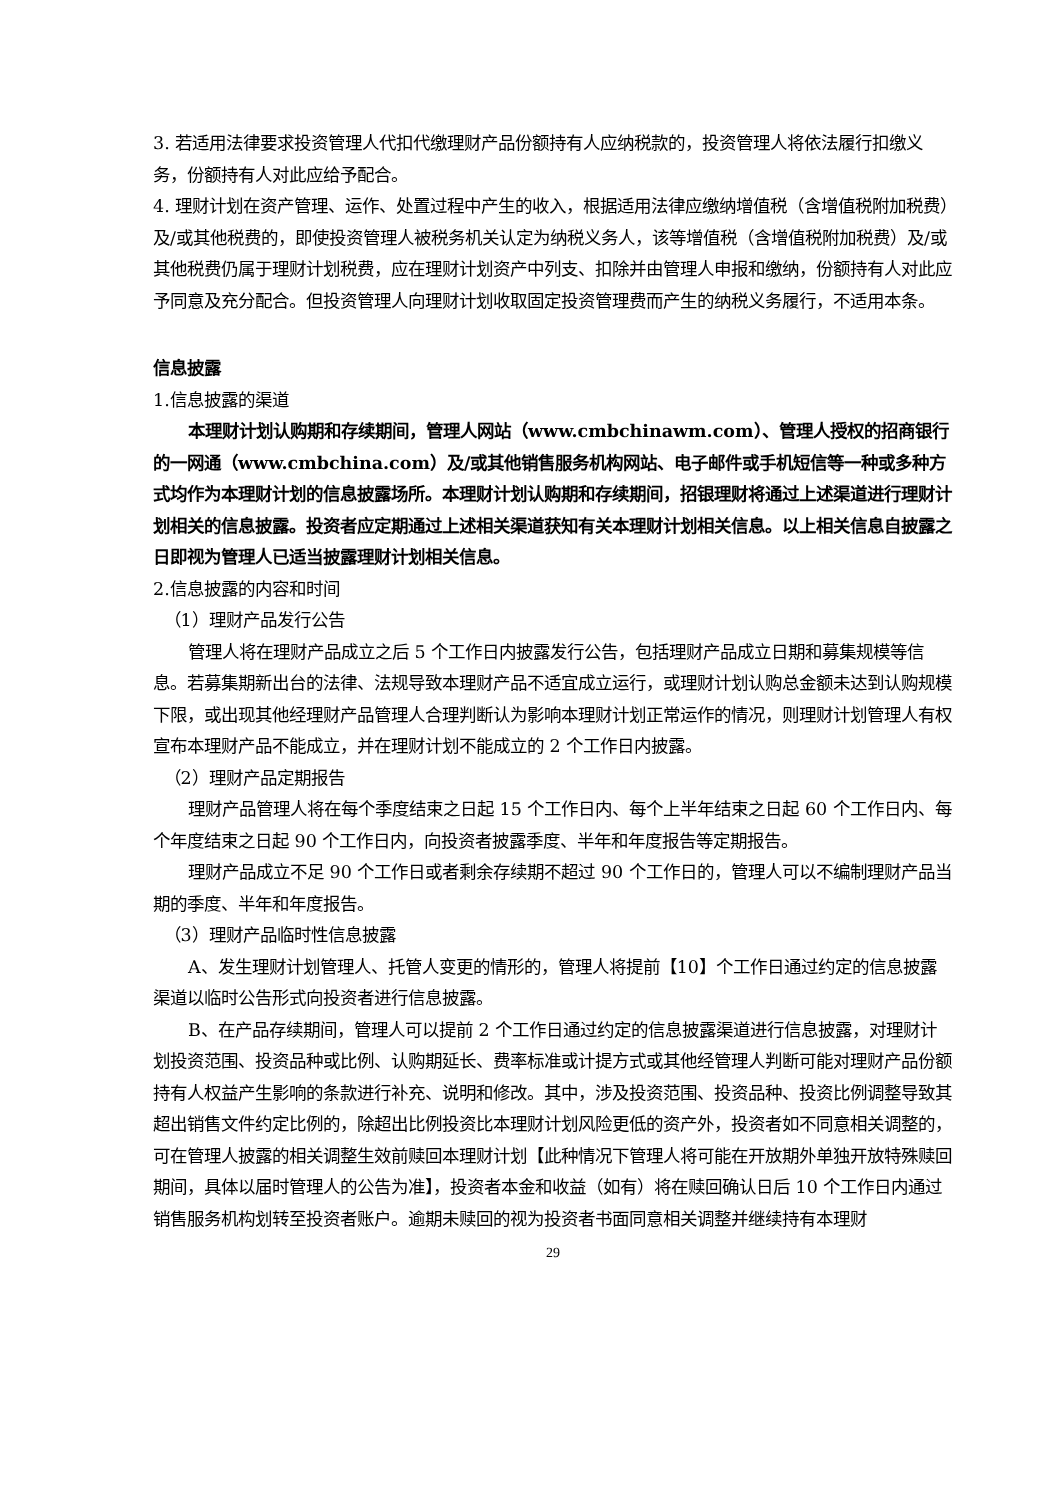3. 若适用法律要求投资管理人代扣代缴理财产品份额持有人应纳税款的，投资管理人将依法履行扣缴义务，份额持有人对此应给予配合。
4. 理财计划在资产管理、运作、处置过程中产生的收入，根据适用法律应缴纳增值税（含增值税附加税费）及/或其他税费的，即使投资管理人被税务机关认定为纳税义务人，该等增值税（含增值税附加税费）及/或其他税费仍属于理财计划税费，应在理财计划资产中列支、扣除并由管理人申报和缴纳，份额持有人对此应予同意及充分配合。但投资管理人向理财计划收取固定投资管理费而产生的纳税义务履行，不适用本条。
信息披露
1.信息披露的渠道
本理财计划认购期和存续期间，管理人网站（www.cmbchinawm.com）、管理人授权的招商银行的一网通（www.cmbchina.com）及/或其他销售服务机构网站、电子邮件或手机短信等一种或多种方式均作为本理财计划的信息披露场所。本理财计划认购期和存续期间，招银理财将通过上述渠道进行理财计划相关的信息披露。投资者应定期通过上述相关渠道获知有关本理财计划相关信息。以上相关信息自披露之日即视为管理人已适当披露理财计划相关信息。
2.信息披露的内容和时间
（1）理财产品发行公告
管理人将在理财产品成立之后 5 个工作日内披露发行公告，包括理财产品成立日期和募集规模等信息。若募集期新出台的法律、法规导致本理财产品不适宜成立运行，或理财计划认购总金额未达到认购规模下限，或出现其他经理财产品管理人合理判断认为影响本理财计划正常运作的情况，则理财计划管理人有权宣布本理财产品不能成立，并在理财计划不能成立的 2 个工作日内披露。
（2）理财产品定期报告
理财产品管理人将在每个季度结束之日起 15 个工作日内、每个上半年结束之日起 60 个工作日内、每个年度结束之日起 90 个工作日内，向投资者披露季度、半年和年度报告等定期报告。
理财产品成立不足 90 个工作日或者剩余存续期不超过 90 个工作日的，管理人可以不编制理财产品当期的季度、半年和年度报告。
（3）理财产品临时性信息披露
A、发生理财计划管理人、托管人变更的情形的，管理人将提前【10】个工作日通过约定的信息披露渠道以临时公告形式向投资者进行信息披露。
B、在产品存续期间，管理人可以提前 2 个工作日通过约定的信息披露渠道进行信息披露，对理财计划投资范围、投资品种或比例、认购期延长、费率标准或计提方式或其他经管理人判断可能对理财产品份额持有人权益产生影响的条款进行补充、说明和修改。其中，涉及投资范围、投资品种、投资比例调整导致其超出销售文件约定比例的，除超出比例投资比本理财计划风险更低的资产外，投资者如不同意相关调整的，可在管理人披露的相关调整生效前赎回本理财计划【此种情况下管理人将可能在开放期外单独开放特殊赎回期间，具体以届时管理人的公告为准】，投资者本金和收益（如有）将在赎回确认日后 10 个工作日内通过销售服务机构划转至投资者账户。逾期未赎回的视为投资者书面同意相关调整并继续持有本理财
29